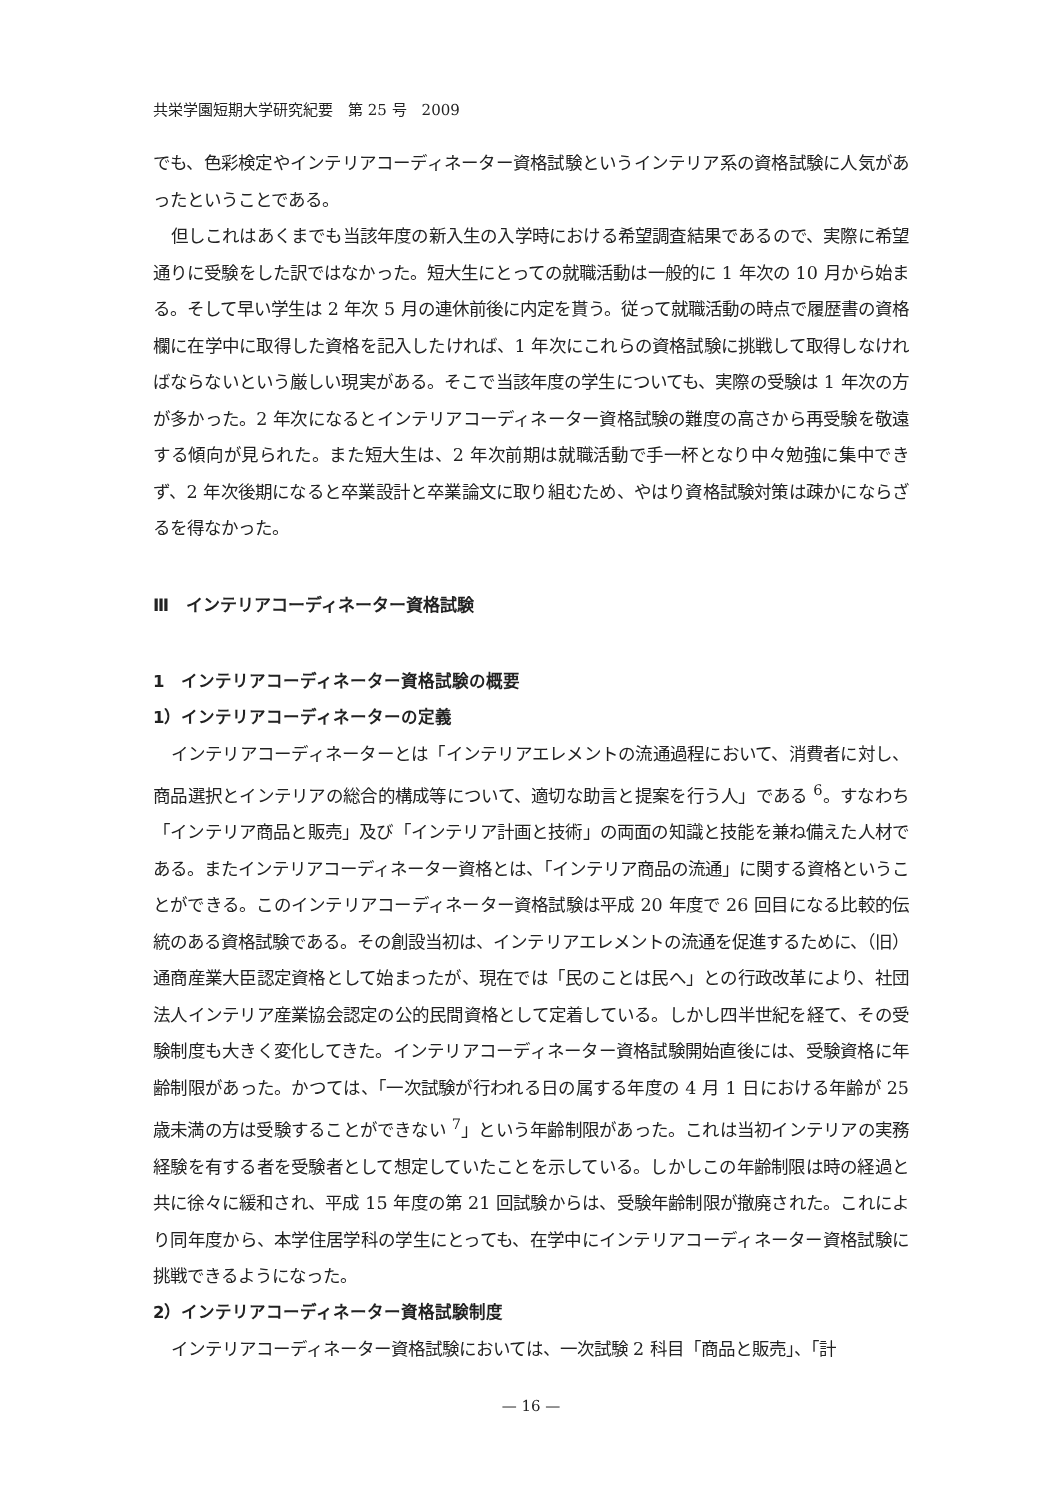共栄学園短期大学研究紀要　第 25 号　2009
でも、色彩検定やインテリアコーディネーター資格試験というインテリア系の資格試験に人気があったということである。
但しこれはあくまでも当該年度の新入生の入学時における希望調査結果であるので、実際に希望通りに受験をした訳ではなかった。短大生にとっての就職活動は一般的に 1 年次の 10 月から始まる。そして早い学生は 2 年次 5 月の連休前後に内定を貰う。従って就職活動の時点で履歴書の資格欄に在学中に取得した資格を記入したければ、1 年次にこれらの資格試験に挑戦して取得しなければならないという厳しい現実がある。そこで当該年度の学生についても、実際の受験は 1 年次の方が多かった。2 年次になるとインテリアコーディネーター資格試験の難度の高さから再受験を敬遠する傾向が見られた。また短大生は、2 年次前期は就職活動で手一杯となり中々勉強に集中できず、2 年次後期になると卒業設計と卒業論文に取り組むため、やはり資格試験対策は疎かにならざるを得なかった。
Ⅲ　インテリアコーディネーター資格試験
1　インテリアコーディネーター資格試験の概要
1）インテリアコーディネーターの定義
インテリアコーディネーターとは「インテリアエレメントの流通過程において、消費者に対し、商品選択とインテリアの総合的構成等について、適切な助言と提案を行う人」である <sup>6</sup>。すなわち「インテリア商品と販売」及び「インテリア計画と技術」の両面の知識と技能を兼ね備えた人材である。またインテリアコーディネーター資格とは、「インテリア商品の流通」に関する資格ということができる。このインテリアコーディネーター資格試験は平成 20 年度で 26 回目になる比較的伝統のある資格試験である。その創設当初は、インテリアエレメントの流通を促進するために、（旧）通商産業大臣認定資格として始まったが、現在では「民のことは民へ」との行政改革により、社団法人インテリア産業協会認定の公的民間資格として定着している。しかし四半世紀を経て、その受験制度も大きく変化してきた。インテリアコーディネーター資格試験開始直後には、受験資格に年齢制限があった。かつては、「一次試験が行われる日の属する年度の 4 月 1 日における年齢が 25 歳未満の方は受験することができない <sup>7</sup>」という年齢制限があった。これは当初インテリアの実務経験を有する者を受験者として想定していたことを示している。しかしこの年齢制限は時の経過と共に徐々に緩和され、平成 15 年度の第 21 回試験からは、受験年齢制限が撤廃された。これにより同年度から、本学住居学科の学生にとっても、在学中にインテリアコーディネーター資格試験に挑戦できるようになった。
2）インテリアコーディネーター資格試験制度
インテリアコーディネーター資格試験においては、一次試験 2 科目「商品と販売」、「計
— 16 —